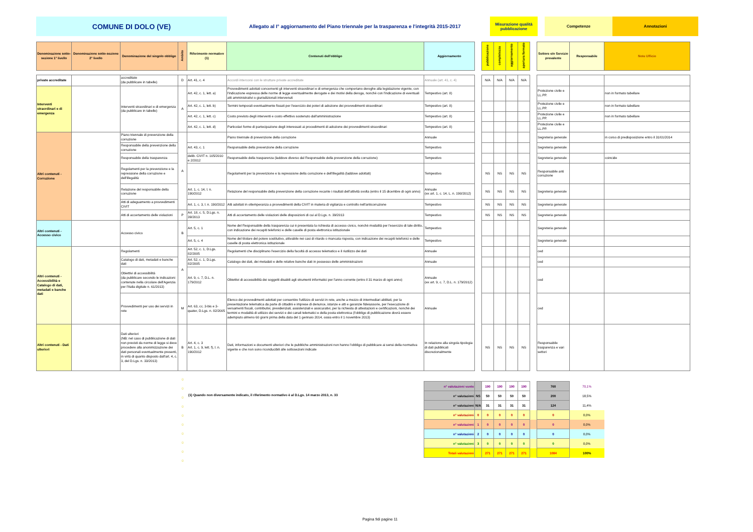COMUNE DI DOLO (VE)
Allegato al I° aggiornamento del Piano triennale per la trasparenza e l'integrità 2015-2017
Misurazione qualità
pubblicazione
Competenze Annotazioni
| Denominazione sotto-sezione 1° livello | Denominazione sotto-sezione 2° livello | Denominazione del singolo obbligo | Ambito | Riferimento normativo (1) | Contenuti dell'obbligo | Aggiornamento | | pubblicazione | completezza | aggiornamento | apertura formato | | Settore e/o Servizio prevalente | Responsabile | Note Ufficio |
| --- | --- | --- | --- | --- | --- | --- | --- | --- | --- | --- | --- | --- | --- | --- | --- |
| private accreditate | | accreditate (da pubblicare in tabelle) | D | Art. 41, c. 4 | Accordi intercorsi con le strutture private accreditate | Annuale (art. 41, c. 4) | | N/A | N/A | N/A | N/A | | | | |
| Interventi straordinari e di emergenza | | Interventi straordinari e di emergenza (da pubblicare in tabelle) | A | Art. 42, c. 1, lett. a) | Provvedimenti adottati concernenti gli interventi straordinari e di emergenza che comportano deroghe alla legislazione vigente, con l'indicazione espressa delle norme di legge eventualmente derogate e dei motivi della deroga, nonché con l'indicazione di eventuali atti amministrativi o giurisdizionali intervenuti | Tempestivo (art. 8) | | | | | | | Protezione civile e LL.PP. | | non in formato tabellare |
| | | | | Art. 42, c. 1, lett. b) | Termini temporali eventualmente fissati per l'esercizio dei poteri di adozione dei provvedimenti straordinari | Tempestivo (art. 8) | | | | | | | Protezione civile e LL.PP. | | non in formato tabellare |
| | | | | Art. 42, c. 1, lett. c) | Costo previsto degli interventi e costo effettivo sostenuto dall'amministrazione | Tempestivo (art. 8) | | | | | | | Protezione civile e LL.PP. | | non in formato tabellare |
| | | | | Art. 42, c. 1, lett. d) | Particolari forme di partecipazione degli interessati ai procedimenti di adozione dei provvedimenti straordinari | Tempestivo (art. 8) | | | | | | | Protezione civile e LL.PP. | | |
| Altri contenuti - Corruzione | | Piano triennale di prevenzione della corruzione | A | | Piano triennale di prevenzione della corruzione | Annuale | | | | | | | Segreteria generale | | in corso di predisposizione entro il 31/01/2014 |
| | | Responsabile della prevenzione della corruzione | | Art. 43, c. 1 | Responsabile della prevenzione della corruzione | Tempestivo | | | | | | | Segreteria generale | | |
| | | Responsabile della trasparenza | | delib. CiVIT n. 105/2010 e 2/2012 | Responsabile della trasparenza (laddove diverso dal Responsabile della prevenzione della corruzione) | Tempestivo | | | | | | | Segreteria generale | | coincide |
| | | Regolamenti per la prevenzione e la repressione della corruzione e dell'illegalità | | | Regolamenti per la prevenzione e la repressione della corruzione e dell'illegalità (laddove adottati) | Tempestivo | | NS | NS | NS | NS | | Responsabile anti corruzione | | |
| | | Relazione del responsabile della corruzione | | Art. 1, c. 14, l. n. 190/2012 | Relazione del responsabile della prevenzione della corruzione recante i risultati dell’attività svolta (entro il 15 dicembre di ogni anno) | Annuale (ex art. 1, c. 14, L. n. 190/2012) | | NS | NS | NS | NS | | Segreteria generale | | |
| | | Atti di adeguamento a provvedimenti CiVIT | | Art. 1, c. 3, l. n. 190/2012 | Atti adottati in ottemperanza a provvedimenti della CiVIT in materia di vigilanza e controllo nell'anticorruzione | Tempestivo | | NS | NS | NS | NS | | Segreteria generale | | |
| | | Atti di accertamento delle violazioni | P | Art. 18, c. 5, D.Lgs. n. 39/2013 | Atti di accertamento delle violazioni delle disposizioni di cui al D.Lgs. n. 39/2013 | Tempestivo | | NS | NS | NS | NS | | Segreteria generale | | |
| Altri contenuti - Accesso civico | | Accesso civico | B | Art. 5, c. 1 | Nome del Responsabile della trasparenza cui è presentata la richiesta di accesso civico, nonchè modalità per l'esercizio di tale diritto, con indicazione dei recapiti telefonici e delle caselle di posta elettronica istituzionale | Tempestivo | | | | | | | Segreteria generale | | |
| | | | | Art. 5, c. 4 | Nome del titolare del potere sostitutivo, attivabile nei casi di ritardo o mancata risposta, con indicazione dei recapiti telefonici e delle caselle di posta elettronica istituzionale | Tempestivo | | | | | | | Segreteria generale | | |
| Altri contenuti - Accessibilità e Catalogo di dati, metadati e banche dati | | Regolamenti | A | Art. 52, c. 1, D.Lgs. 82/2005 | Regolamenti che disciplinano l'esercizio della facoltà di accesso telematico e il riutilizzo dei dati | Annuale | | | | | | | ced | | |
| | | Catalogo di dati, metadati e banche dati | | Art. 52, c. 1, D.Lgs. 82/2005 | Catalogo dei dati, dei metadati e delle relative banche dati in possesso delle amministrazioni | Annuale | | | | | | | ced | | |
| | | Obiettivi di accessibilità (da pubblicare secondo le indicazioni contenute nella circolare dell'Agenzia per l'Italia digitale n. 61/2013) | | Art. 9, c. 7, D.L. n. 179/2012 | Obiettivi di accessibilità dei soggetti disabili agli strumenti informatici per l'anno corrente (entro il 31 marzo di ogni anno) | Annuale (ex art. 9, c. 7, D.L. n. 179/2012) | | | | | | | ced | | |
| | | Provvedimenti per uso dei servizi in rete | M | Art. 63, cc. 3-bis e 3-quater, D.Lgs. n. 82/2005 | Elenco dei provvedimenti adottati per consentire l'utilizzo di servizi in rete, anche a mezzo di intermediari abilitati, per la presentazione telematica da parte di cittadini e imprese di denunce, istanze e atti e garanzie fideiussorie, per l'esecuzione di versamenti fiscali, contributivi, previdenziali, assistenziali e assicurativi, per la richiesta di attestazioni e certificazioni, nonchè dei termini e modalità di utilizzo dei servizi e dei canali telematici e della posta elettronica (l'obbligo di pubblicazione dovrà essere adempiuto almeno 60 giorni prima della data del 1 gennaio 2014, ossia entro il 1 novembre 2013) | Annuale | | | | | | | ced | | |
| Altri contenuti - Dati ulteriori | | Dati ulteriori (NB: nel caso di pubblicazione di dati non previsti da norme di legge si deve procedere alla anonimizzazione dei dati personali eventualmente presenti, in virtù di quanto disposto dall'art. 4, c. 3, del D.Lgs. n. 33/2013) | B | Art. 4, c. 3 Art. 1, c. 9, lett. f), l. n. 190/2012 | Dati, informazioni e documenti ulteriori che le pubbliche amministrazioni non hanno l'obbligo di pubblicare ai sensi della normativa vigente e che non sono riconducibili alle sottosezioni indicate | In relazione alla singola tipologia di dati pubblicati discrezionalmente | | NS | NS | NS | NS | | Responsabile trasparenza e vari settori | | |
0
0
0
0
0
0
0
0
0
0
(1) Quando non diversamente indicato, il riferimento normativo è al D.Lgs. 14 marzo 2013, n. 33
| n° valutazioni vuote | | 190 | 190 | 190 | 190 | | 760 | 70,1% |
| n° valutazioni | NS | 50 | 50 | 50 | 50 | | 200 | 18,5% |
| n° valutazioni | N/A | 31 | 31 | 31 | 31 | | 124 | 11,4% |
| n° valutazioni | 0 | 0 | 0 | 0 | 0 | | 0 | 0,0% |
| n° valutazioni | 1 | 0 | 0 | 0 | 0 | | 0 | 0,0% |
| n° valutazioni | 2 | 0 | 0 | 0 | 0 | | 0 | 0,0% |
| n° valutazioni | 3 | 0 | 0 | 0 | 0 | | 0 | 0,0% |
| Totali valutazioni | | 271 | 271 | 271 | 271 | | 1084 | 100% |
Pagina 9di pagine 11